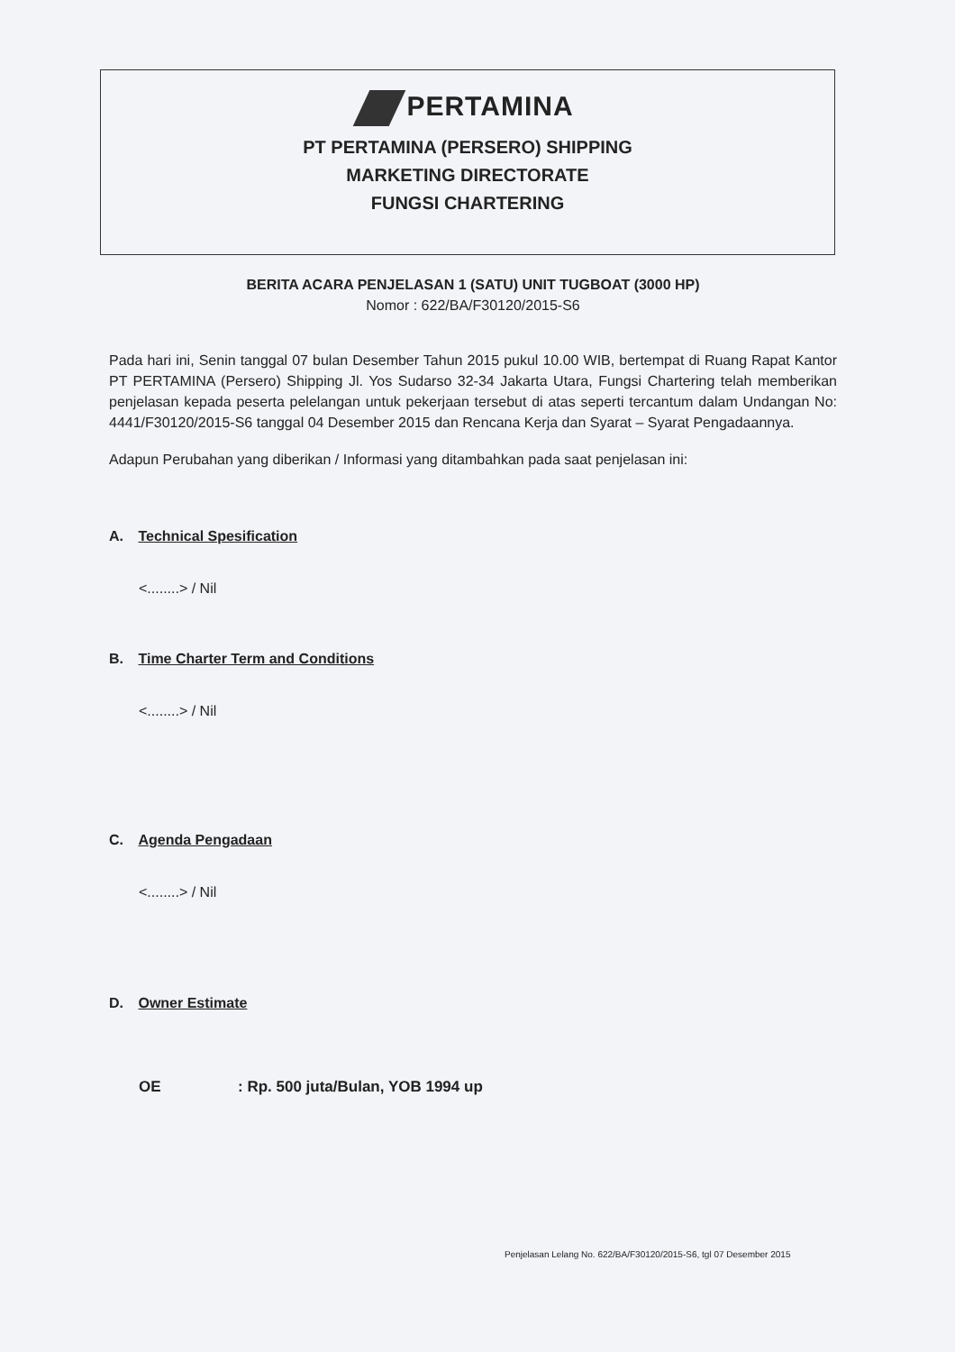PERTAMINA
PT PERTAMINA (PERSERO) SHIPPING
MARKETING DIRECTORATE
FUNGSI CHARTERING
BERITA ACARA PENJELASAN 1 (SATU) UNIT TUGBOAT (3000 HP)
Nomor : 622/BA/F30120/2015-S6
Pada hari ini, Senin tanggal 07 bulan Desember Tahun 2015 pukul 10.00 WIB, bertempat di Ruang Rapat Kantor PT PERTAMINA (Persero) Shipping Jl. Yos Sudarso 32-34 Jakarta Utara, Fungsi Chartering telah memberikan penjelasan kepada peserta pelelangan untuk pekerjaan tersebut di atas seperti tercantum dalam Undangan No: 4441/F30120/2015-S6 tanggal 04 Desember 2015 dan Rencana Kerja dan Syarat – Syarat Pengadaannya.
Adapun Perubahan yang diberikan / Informasi yang ditambahkan pada saat penjelasan ini:
A. Technical Spesification
<........> / Nil
B. Time Charter Term and Conditions
<........> / Nil
C. Agenda Pengadaan
<........> / Nil
D. Owner Estimate
OE: Rp. 500 juta/Bulan, YOB 1994 up
Penjelasan Lelang No. 622/BA/F30120/2015-S6, tgl 07 Desember 2015